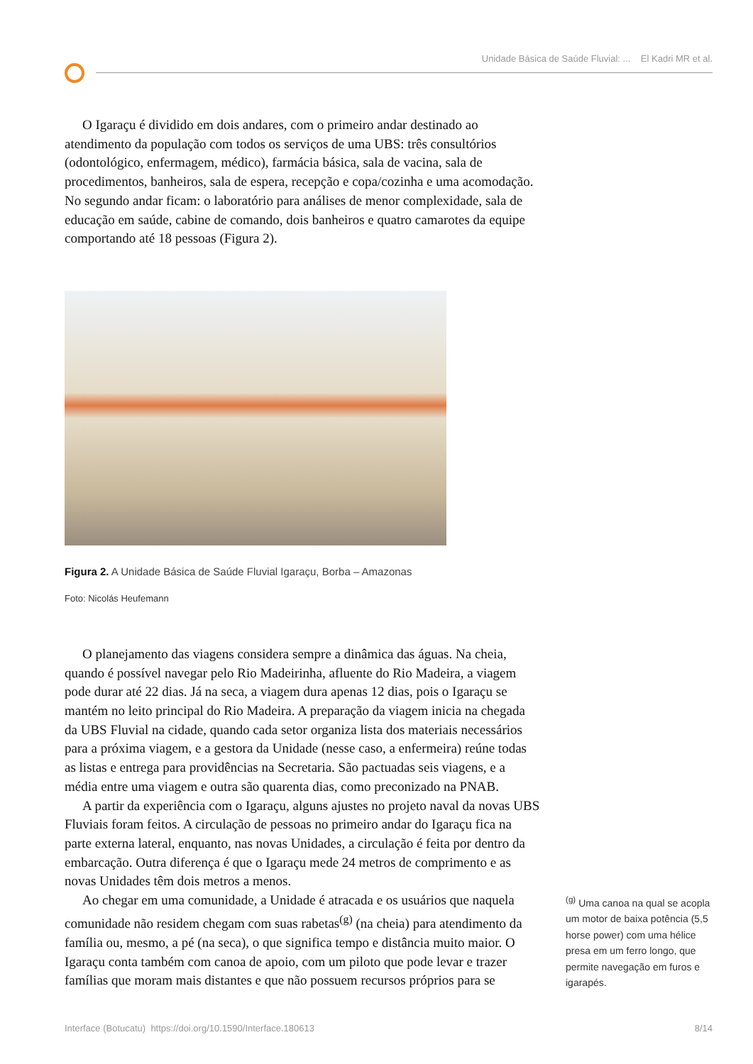Unidade Básica de Saúde Fluvial: ... El Kadri MR et al.
O Igaraçu é dividido em dois andares, com o primeiro andar destinado ao atendimento da população com todos os serviços de uma UBS: três consultórios (odontológico, enfermagem, médico), farmácia básica, sala de vacina, sala de procedimentos, banheiros, sala de espera, recepção e copa/cozinha e uma acomodação. No segundo andar ficam: o laboratório para análises de menor complexidade, sala de educação em saúde, cabine de comando, dois banheiros e quatro camarotes da equipe comportando até 18 pessoas (Figura 2).
Figura 2. A Unidade Básica de Saúde Fluvial Igaraçu, Borba – Amazonas
Foto: Nicolás Heufemann
O planejamento das viagens considera sempre a dinâmica das águas. Na cheia, quando é possível navegar pelo Rio Madeirinha, afluente do Rio Madeira, a viagem pode durar até 22 dias. Já na seca, a viagem dura apenas 12 dias, pois o Igaraçu se mantém no leito principal do Rio Madeira. A preparação da viagem inicia na chegada da UBS Fluvial na cidade, quando cada setor organiza lista dos materiais necessários para a próxima viagem, e a gestora da Unidade (nesse caso, a enfermeira) reúne todas as listas e entrega para providências na Secretaria. São pactuadas seis viagens, e a média entre uma viagem e outra são quarenta dias, como preconizado na PNAB.
A partir da experiência com o Igaraçu, alguns ajustes no projeto naval da novas UBS Fluviais foram feitos. A circulação de pessoas no primeiro andar do Igaraçu fica na parte externa lateral, enquanto, nas novas Unidades, a circulação é feita por dentro da embarcação. Outra diferença é que o Igaraçu mede 24 metros de comprimento e as novas Unidades têm dois metros a menos.
Ao chegar em uma comunidade, a Unidade é atracada e os usuários que naquela comunidade não residem chegam com suas rabetas<sup>(g)</sup> (na cheia) para atendimento da família ou, mesmo, a pé (na seca), o que significa tempo e distância muito maior. O Igaraçu conta também com canoa de apoio, com um piloto que pode levar e trazer famílias que moram mais distantes e que não possuem recursos próprios para se
<sup>(g)</sup> Uma canoa na qual se acopla um motor de baixa potência (5,5 horse power) com uma hélice presa em um ferro longo, que permite navegação em furos e igarapés.
Interface (Botucatu) https://doi.org/10.1590/Interface.180613 8/14